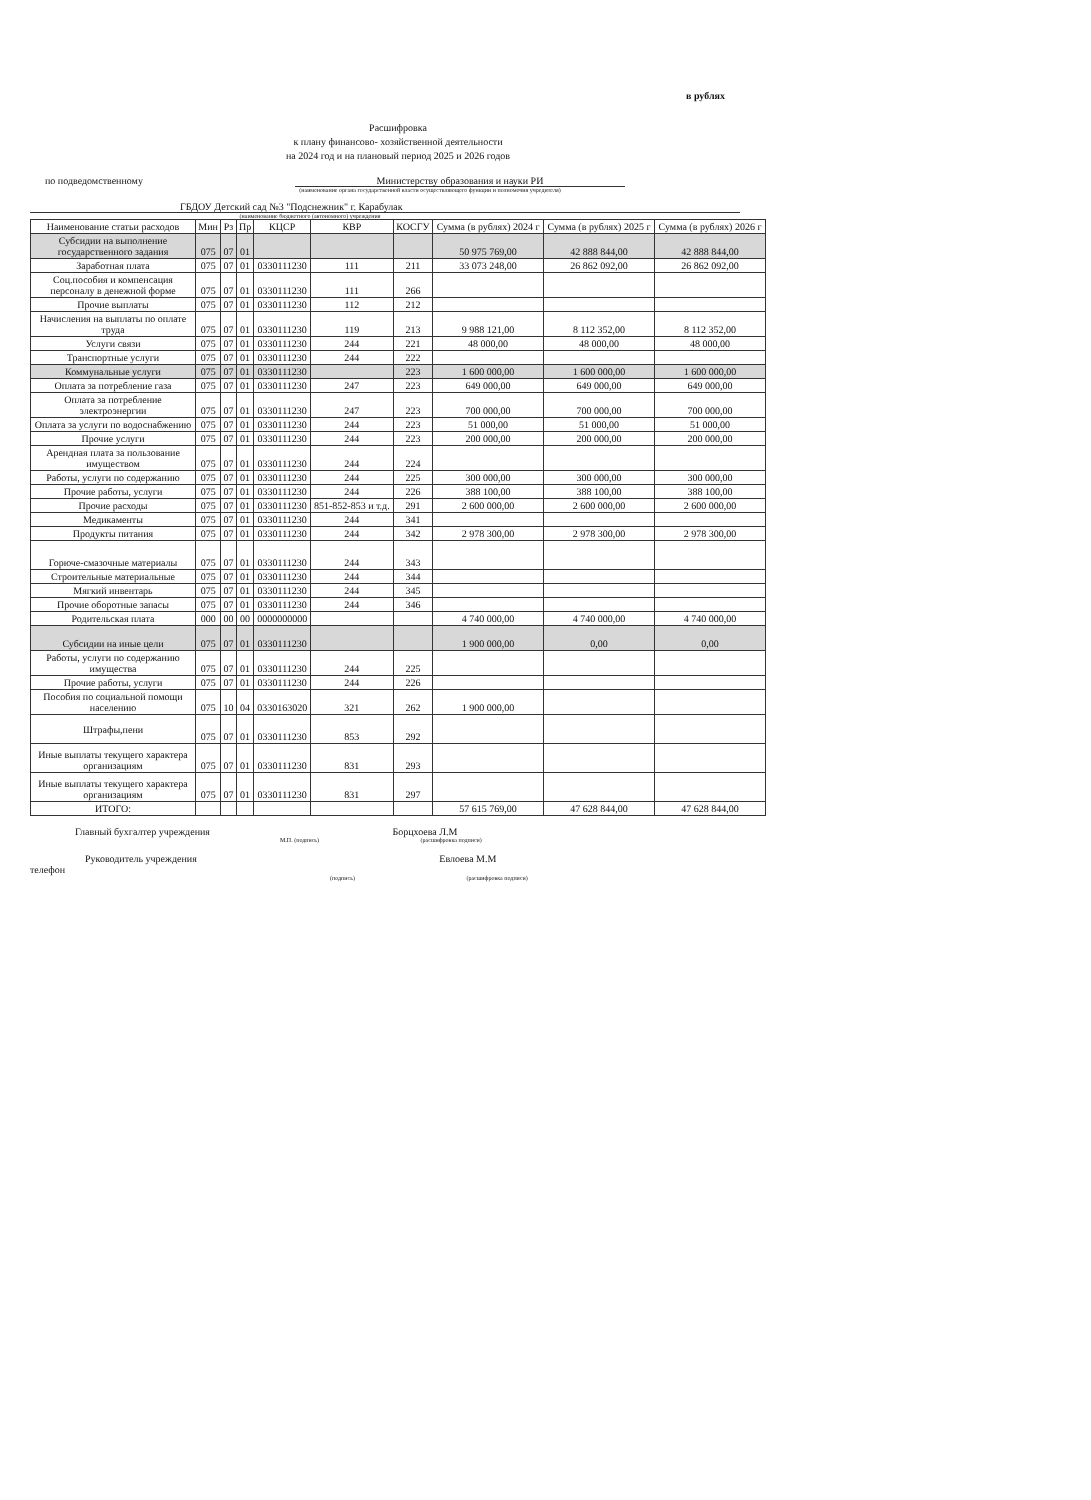в рублях
Расшифровка
к плану финансово- хозяйственной деятельности
на 2024 год и на плановый период 2025 и 2026 годов
по подведомственному Министерству образования и науки РИ
(наименование органа государственной власти осуществляющего функции и полномочия учредителя)
ГБДОУ Детский сад №3 "Подснежник" г. Карабулак
(наименование бюджетного (автономного) учреждения
| Наименование статьи расходов | Мин | Рз | Пр | КЦСР | КВР | КОСГУ | Сумма (в рублях) 2024 г | Сумма (в рублях) 2025 г | Сумма (в рублях) 2026 г |
| --- | --- | --- | --- | --- | --- | --- | --- | --- | --- |
| Субсидии на выполнение государственного задания | 075 | 07 | 01 | | | | 50 975 769,00 | 42 888 844,00 | 42 888 844,00 |
| Заработная плата | 075 | 07 | 01 | 0330111230 | 111 | 211 | 33 073 248,00 | 26 862 092,00 | 26 862 092,00 |
| Соц.пособия и компенсация персоналу в денежной форме | 075 | 07 | 01 | 0330111230 | 111 | 266 | | | |
| Прочие выплаты | 075 | 07 | 01 | 0330111230 | 112 | 212 | | | |
| Начисления на выплаты по оплате труда | 075 | 07 | 01 | 0330111230 | 119 | 213 | 9 988 121,00 | 8 112 352,00 | 8 112 352,00 |
| Услуги связи | 075 | 07 | 01 | 0330111230 | 244 | 221 | 48 000,00 | 48 000,00 | 48 000,00 |
| Транспортные услуги | 075 | 07 | 01 | 0330111230 | 244 | 222 | | | |
| Коммунальные услуги | 075 | 07 | 01 | 0330111230 | | 223 | 1 600 000,00 | 1 600 000,00 | 1 600 000,00 |
| Оплата за потребление газа | 075 | 07 | 01 | 0330111230 | 247 | 223 | 649 000,00 | 649 000,00 | 649 000,00 |
| Оплата за потребление электроэнергии | 075 | 07 | 01 | 0330111230 | 247 | 223 | 700 000,00 | 700 000,00 | 700 000,00 |
| Оплата за услуги по водоснабжению | 075 | 07 | 01 | 0330111230 | 244 | 223 | 51 000,00 | 51 000,00 | 51 000,00 |
| Прочие услуги | 075 | 07 | 01 | 0330111230 | 244 | 223 | 200 000,00 | 200 000,00 | 200 000,00 |
| Арендная плата за пользование имуществом | 075 | 07 | 01 | 0330111230 | 244 | 224 | | | |
| Работы, услуги по содержанию | 075 | 07 | 01 | 0330111230 | 244 | 225 | 300 000,00 | 300 000,00 | 300 000,00 |
| Прочие работы, услуги | 075 | 07 | 01 | 0330111230 | 244 | 226 | 388 100,00 | 388 100,00 | 388 100,00 |
| Прочие расходы | 075 | 07 | 01 | 0330111230 | 851-852-853 и т.д. | 291 | 2 600 000,00 | 2 600 000,00 | 2 600 000,00 |
| Медикаменты | 075 | 07 | 01 | 0330111230 | 244 | 341 | | | |
| Продукты питания | 075 | 07 | 01 | 0330111230 | 244 | 342 | 2 978 300,00 | 2 978 300,00 | 2 978 300,00 |
| Горюче-смазочные материалы | 075 | 07 | 01 | 0330111230 | 244 | 343 | | | |
| Строительные материальные | 075 | 07 | 01 | 0330111230 | 244 | 344 | | | |
| Мягкий инвентарь | 075 | 07 | 01 | 0330111230 | 244 | 345 | | | |
| Прочие оборотные запасы | 075 | 07 | 01 | 0330111230 | 244 | 346 | | | |
| Родительская плата | 000 | 00 | 00 | 0000000000 | | | 4 740 000,00 | 4 740 000,00 | 4 740 000,00 |
| Субсидии на иные цели | 075 | 07 | 01 | 0330111230 | | | 1 900 000,00 | 0,00 | 0,00 |
| Работы, услуги по содержанию имущества | 075 | 07 | 01 | 0330111230 | 244 | 225 | | | |
| Прочие работы, услуги | 075 | 07 | 01 | 0330111230 | 244 | 226 | | | |
| Пособия по социальной помощи населению | 075 | 10 | 04 | 0330163020 | 321 | 262 | 1 900 000,00 | | |
| Штрафы,пени | 075 | 07 | 01 | 0330111230 | 853 | 292 | | | |
| Иные выплаты текущего характера организациям | 075 | 07 | 01 | 0330111230 | 831 | 293 | | | |
| Иные выплаты текущего характера организациям | 075 | 07 | 01 | 0330111230 | 831 | 297 | | | |
| ИТОГО: | | | | | | | 57 615 769,00 | 47 628 844,00 | 47 628 844,00 |
Главный бухгалтер учреждения Борцхоева Л.М
М.П. (подпись) (расшифровка подписи)
Руководитель учреждения Евлоева М.М
телефон
(подпись) (расшифровка подписи)